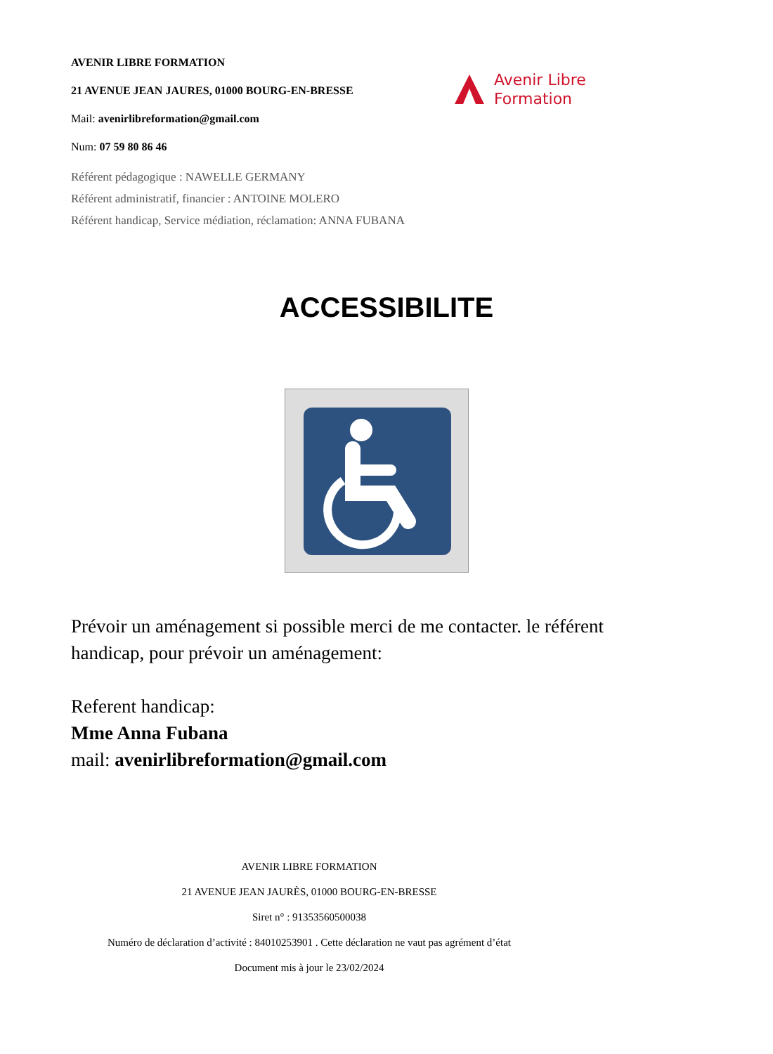AVENIR LIBRE FORMATION
21 AVENUE JEAN JAURES, 01000 BOURG-EN-BRESSE
Mail: avenirlibreformation@gmail.com
Num: 07 59 80 86 46
Référent pédagogique : NAWELLE GERMANY
Référent administratif, financier : ANTOINE MOLERO
Référent handicap, Service médiation, réclamation: ANNA FUBANA
Avenir Libre
Formation
ACCESSIBILITE
Prévoir un aménagement si possible merci de me contacter. le référent handicap, pour prévoir un aménagement:
Referent handicap:
Mme Anna Fubana
mail: avenirlibreformation@gmail.com
AVENIR LIBRE FORMATION
21 AVENUE JEAN JAURÈS, 01000 BOURG-EN-BRESSE
Siret n° : 91353560500038
Numéro de déclaration d’activité : 84010253901 . Cette déclaration ne vaut pas agrément d’état
Document mis à jour le 23/02/2024